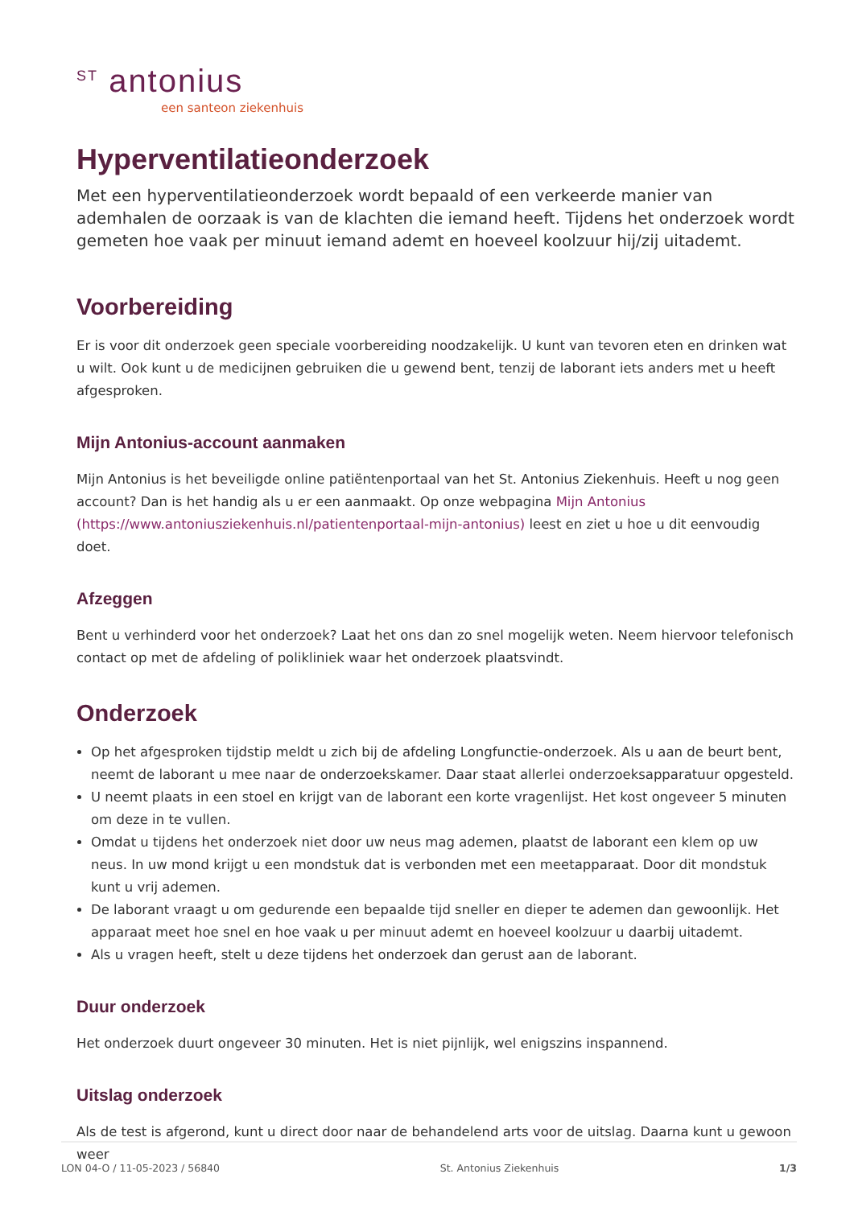<sup>ST</sup> antonius
een santeon ziekenhuis
Hyperventilatieonderzoek
Met een hyperventilatieonderzoek wordt bepaald of een verkeerde manier van ademhalen de oorzaak is van de klachten die iemand heeft. Tijdens het onderzoek wordt gemeten hoe vaak per minuut iemand ademt en hoeveel koolzuur hij/zij uitademt.
Voorbereiding
Er is voor dit onderzoek geen speciale voorbereiding noodzakelijk. U kunt van tevoren eten en drinken wat u wilt. Ook kunt u de medicijnen gebruiken die u gewend bent, tenzij de laborant iets anders met u heeft afgesproken.
Mijn Antonius-account aanmaken
Mijn Antonius is het beveiligde online patiëntenportaal van het St. Antonius Ziekenhuis. Heeft u nog geen account? Dan is het handig als u er een aanmaakt. Op onze webpagina Mijn Antonius (https://www.antoniusziekenhuis.nl/patientenportaal-mijn-antonius) leest en ziet u hoe u dit eenvoudig doet.
Afzeggen
Bent u verhinderd voor het onderzoek? Laat het ons dan zo snel mogelijk weten. Neem hiervoor telefonisch contact op met de afdeling of polikliniek waar het onderzoek plaatsvindt.
Onderzoek
Op het afgesproken tijdstip meldt u zich bij de afdeling Longfunctie-onderzoek. Als u aan de beurt bent, neemt de laborant u mee naar de onderzoekskamer. Daar staat allerlei onderzoeksapparatuur opgesteld.
U neemt plaats in een stoel en krijgt van de laborant een korte vragenlijst. Het kost ongeveer 5 minuten om deze in te vullen.
Omdat u tijdens het onderzoek niet door uw neus mag ademen, plaatst de laborant een klem op uw neus. In uw mond krijgt u een mondstuk dat is verbonden met een meetapparaat. Door dit mondstuk kunt u vrij ademen.
De laborant vraagt u om gedurende een bepaalde tijd sneller en dieper te ademen dan gewoonlijk. Het apparaat meet hoe snel en hoe vaak u per minuut ademt en hoeveel koolzuur u daarbij uitademt.
Als u vragen heeft, stelt u deze tijdens het onderzoek dan gerust aan de laborant.
Duur onderzoek
Het onderzoek duurt ongeveer 30 minuten. Het is niet pijnlijk, wel enigszins inspannend.
Uitslag onderzoek
Als de test is afgerond, kunt u direct door naar de behandelend arts voor de uitslag. Daarna kunt u gewoon weer
LON 04-O / 11-05-2023 / 56840 St. Antonius Ziekenhuis 1/3